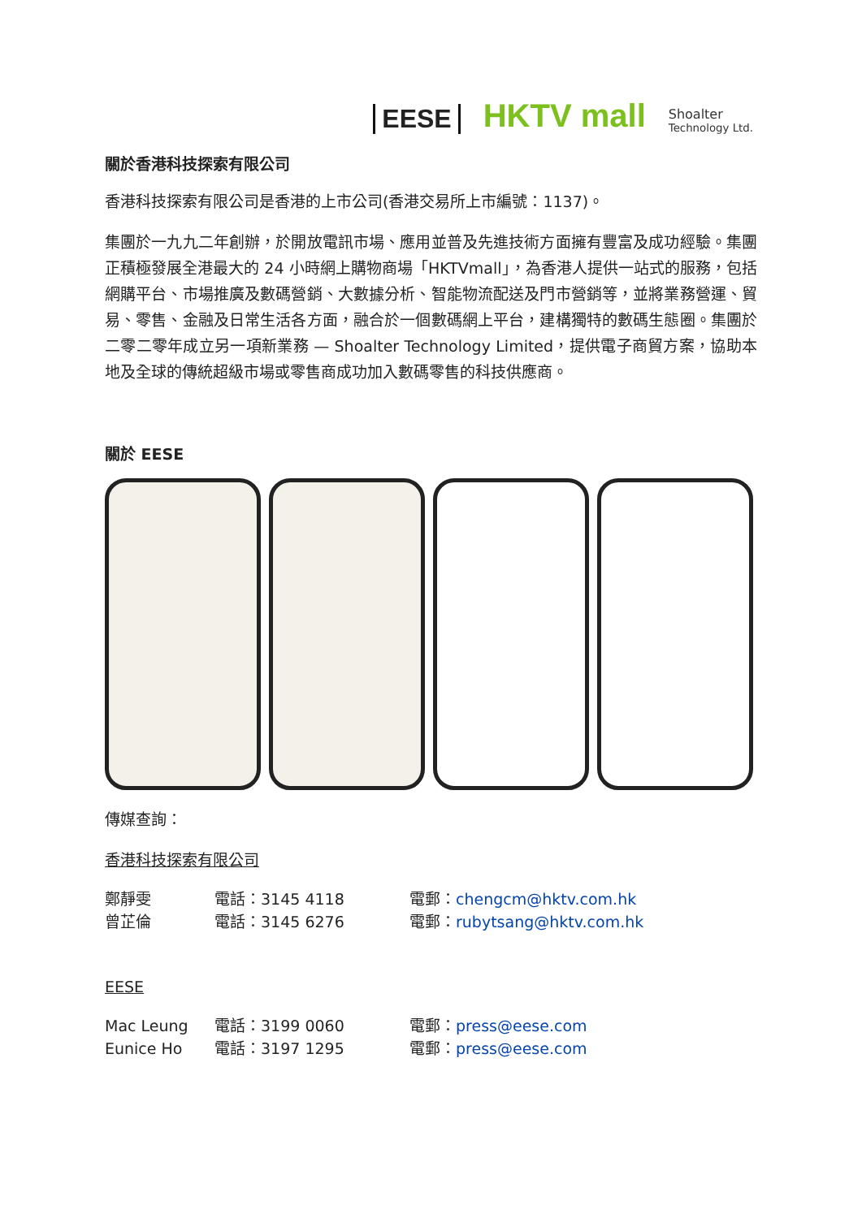EESE HKTV mall Shoalter
Technology Ltd.
關於香港科技探索有限公司
香港科技探索有限公司是香港的上市公司(香港交易所上市編號：1137)。
集團於一九九二年創辦，於開放電訊市場、應用並普及先進技術方面擁有豐富及成功經驗。集團正積極發展全港最大的 24 小時網上購物商場「HKTVmall」，為香港人提供一站式的服務，包括網購平台、市場推廣及數碼營銷、大數據分析、智能物流配送及門市營銷等，並將業務營運、貿易、零售、金融及日常生活各方面，融合於一個數碼網上平台，建構獨特的數碼生態圈。集團於二零二零年成立另一項新業務 — Shoalter Technology Limited，提供電子商貿方案，協助本地及全球的傳統超級市場或零售商成功加入數碼零售的科技供應商。
關於 EESE
傳媒查詢：
香港科技探索有限公司
鄭靜雯 電話：3145 4118 電郵：chengcm@hktv.com.hk
曾芷倫 電話：3145 6276 電郵：rubytsang@hktv.com.hk
EESE
Mac Leung 電話：3199 0060 電郵：press@eese.com
Eunice Ho 電話：3197 1295 電郵：press@eese.com